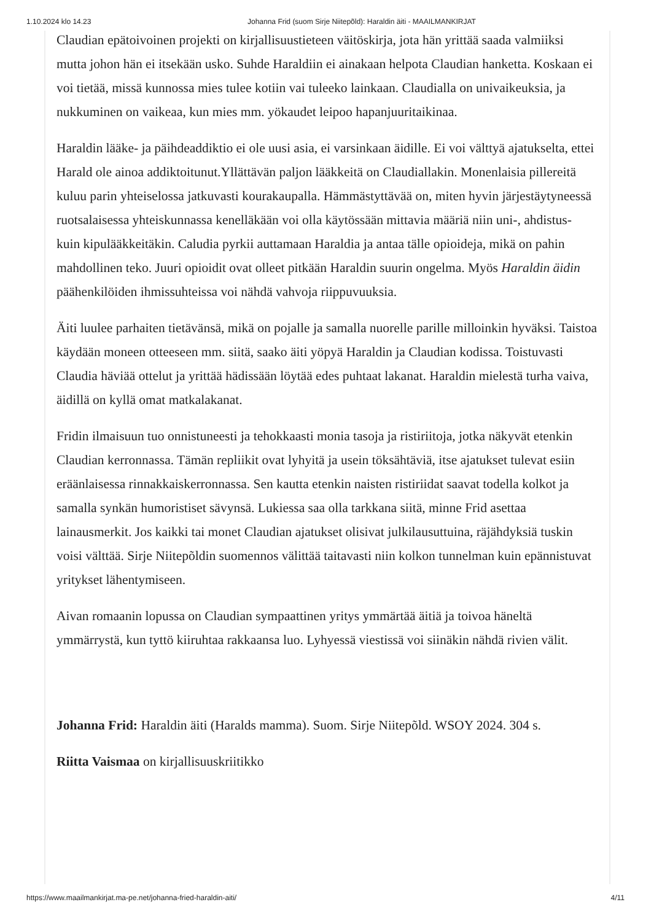1.10.2024 klo 14.23 Johanna Frid (suom Sirje Niitepõld): Haraldin äiti - MAAILMANKIRJAT
Claudian epätoivoinen projekti on kirjallisuustieteen väitöskirja, jota hän yrittää saada valmiiksi mutta johon hän ei itsekään usko. Suhde Haraldiin ei ainakaan helpota Claudian hanketta. Koskaan ei voi tietää, missä kunnossa mies tulee kotiin vai tuleeko lainkaan. Claudialla on univaikeuksia, ja nukkuminen on vaikeaa, kun mies mm. yökaudet leipoo hapanjuuritaikinaa.
Haraldin lääke- ja päihdeaddiktio ei ole uusi asia, ei varsinkaan äidille. Ei voi välttyä ajatukselta, ettei Harald ole ainoa addiktoitunut.Yllättävän paljon lääkkeitä on Claudiallakin. Monenlaisia pillereitä kuluu parin yhteiselossa jatkuvasti kourakaupalla. Hämmästyttävää on, miten hyvin järjestäytyneessä ruotsalaisessa yhteiskunnassa kenelläkään voi olla käytössään mittavia määriä niin uni-, ahdistus- kuin kipulääkkeitäkin. Caludia pyrkii auttamaan Haraldia ja antaa tälle opioideja, mikä on pahin mahdollinen teko. Juuri opioidit ovat olleet pitkään Haraldin suurin ongelma. Myös Haraldin äidin päähenkilöiden ihmissuhteissa voi nähdä vahvoja riippuvuuksia.
Äiti luulee parhaiten tietävänsä, mikä on pojalle ja samalla nuorelle parille milloinkin hyväksi. Taistoa käydään moneen otteeseen mm. siitä, saako äiti yöpyä Haraldin ja Claudian kodissa. Toistuvasti Claudia häviää ottelut ja yrittää hädissään löytää edes puhtaat lakanat. Haraldin mielestä turha vaiva, äidillä on kyllä omat matkalakanat.
Fridin ilmaisuun tuo onnistuneesti ja tehokkaasti monia tasoja ja ristiriitoja, jotka näkyvät etenkin Claudian kerronnassa. Tämän repliikit ovat lyhyitä ja usein töksähtäviä, itse ajatukset tulevat esiin eräänlaisessa rinnakkaiskerronnassa. Sen kautta etenkin naisten ristiriidat saavat todella kolkot ja samalla synkän humoristiset sävynsä. Lukiessa saa olla tarkkana siitä, minne Frid asettaa lainausmerkit. Jos kaikki tai monet Claudian ajatukset olisivat julkilausuttuina, räjähdyksiä tuskin voisi välttää. Sirje Niitepõldin suomennos välittää taitavasti niin kolkon tunnelman kuin epännistuvat yritykset lähentymiseen.
Aivan romaanin lopussa on Claudian sympaattinen yritys ymmärtää äitiä ja toivoa häneltä ymmärrystä, kun tyttö kiiruhtaa rakkaansa luo. Lyhyessä viestissä voi siinäkin nähdä rivien välit.
Johanna Frid: Haraldin äiti (Haralds mamma). Suom. Sirje Niitepõld. WSOY 2024. 304 s.
Riitta Vaismaa on kirjallisuuskriitikko
https://www.maailmankirjat.ma-pe.net/johanna-fried-haraldin-aiti/ 4/11